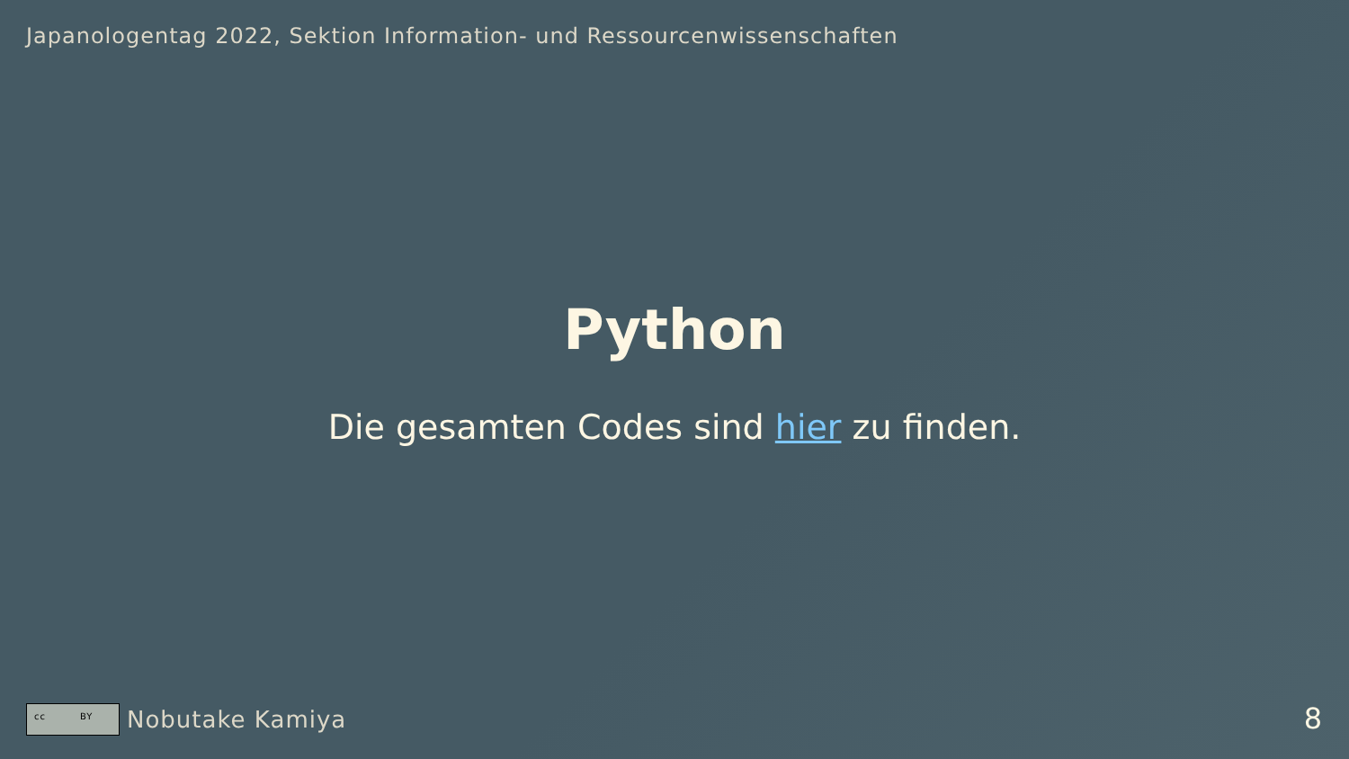Japanologentag 2022, Sektion Information- und Ressourcenwissenschaften
Python
Die gesamten Codes sind hier zu finden.
cc BY
Nobutake Kamiya
8